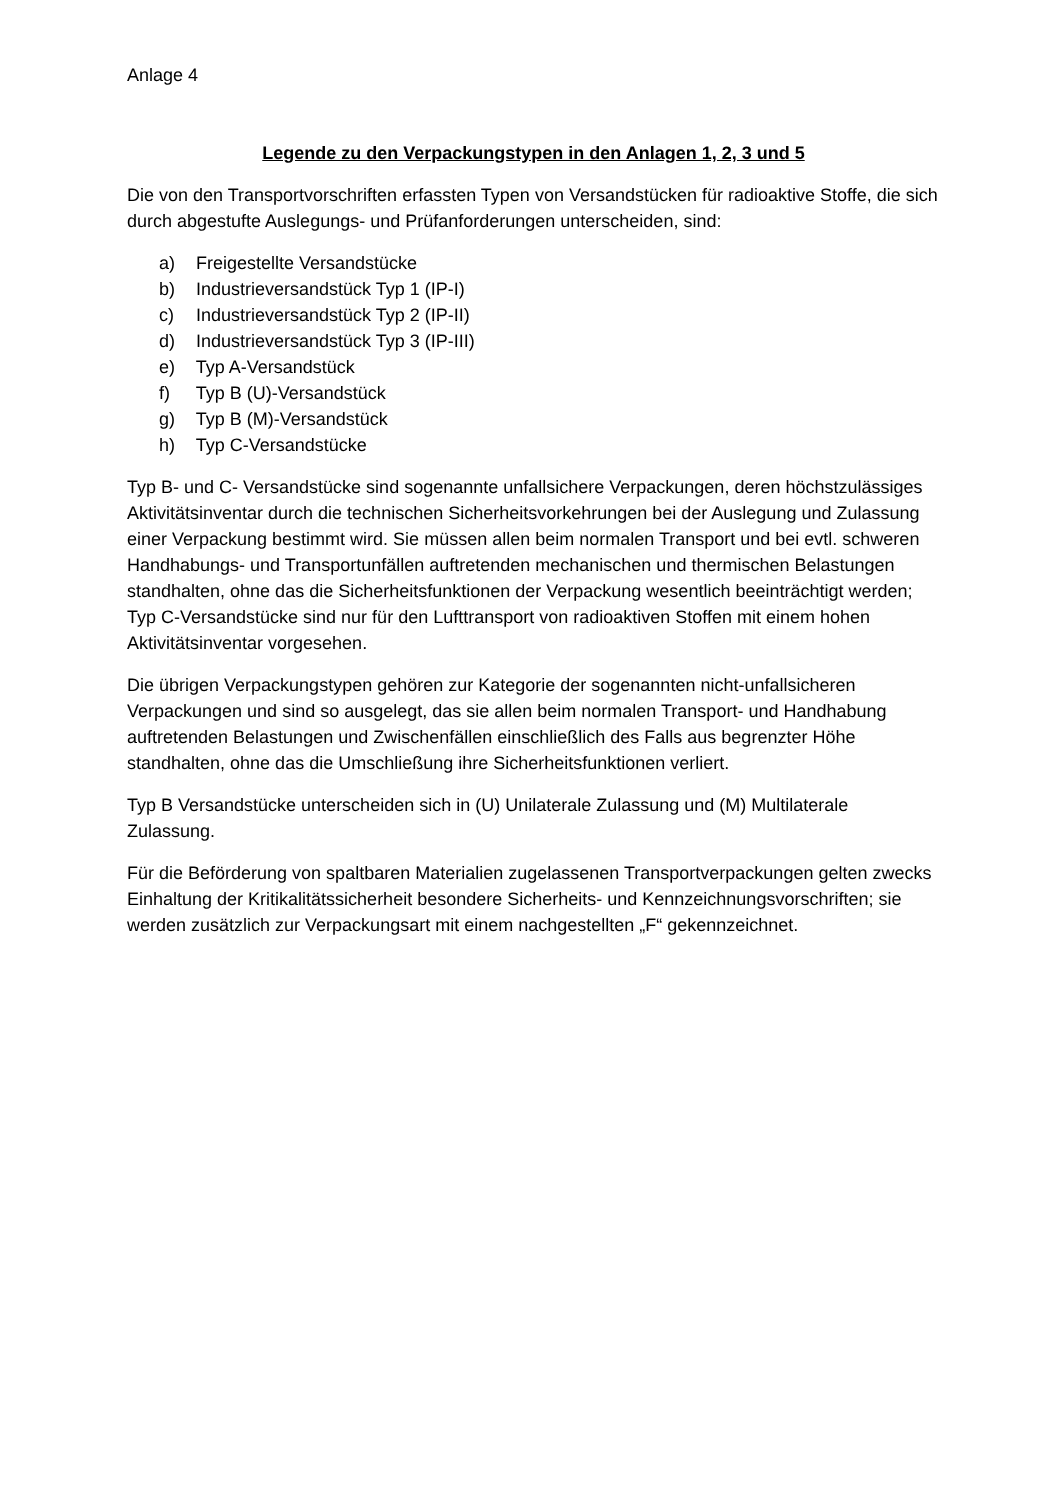Anlage 4
Legende zu den Verpackungstypen in den Anlagen 1, 2, 3 und 5
Die von den Transportvorschriften erfassten Typen von Versandstücken für radioaktive Stoffe, die sich durch abgestufte Auslegungs- und Prüfanforderungen unterscheiden, sind:
a) Freigestellte Versandstücke
b) Industrieversandstück Typ 1 (IP-I)
c) Industrieversandstück Typ 2 (IP-II)
d) Industrieversandstück Typ 3 (IP-III)
e) Typ A-Versandstück
f) Typ B (U)-Versandstück
g) Typ B (M)-Versandstück
h) Typ C-Versandstücke
Typ B- und C- Versandstücke sind sogenannte unfallsichere Verpackungen, deren höchstzulässiges Aktivitätsinventar durch die technischen Sicherheitsvorkehrungen bei der Auslegung und Zulassung einer Verpackung bestimmt wird. Sie müssen allen beim normalen Transport und bei evtl. schweren Handhabungs- und Transportunfällen auftretenden mechanischen und thermischen Belastungen standhalten, ohne das die Sicherheitsfunktionen der Verpackung wesentlich beeinträchtigt werden; Typ C-Versandstücke sind nur für den Lufttransport von radioaktiven Stoffen mit einem hohen Aktivitätsinventar vorgesehen.
Die übrigen Verpackungstypen gehören zur Kategorie der sogenannten nicht-unfallsicheren Verpackungen und sind so ausgelegt, das sie allen beim normalen Transport- und Handhabung auftretenden Belastungen und Zwischenfällen einschließlich des Falls aus begrenzter Höhe standhalten, ohne das die Umschließung ihre Sicherheitsfunktionen verliert.
Typ B Versandstücke unterscheiden sich in (U) Unilaterale Zulassung und (M) Multilaterale Zulassung.
Für die Beförderung von spaltbaren Materialien zugelassenen Transportverpackungen gelten zwecks Einhaltung der Kritikalitätssicherheit besondere Sicherheits- und Kennzeichnungsvorschriften; sie werden zusätzlich zur Verpackungsart mit einem nachgestellten „F“ gekennzeichnet.